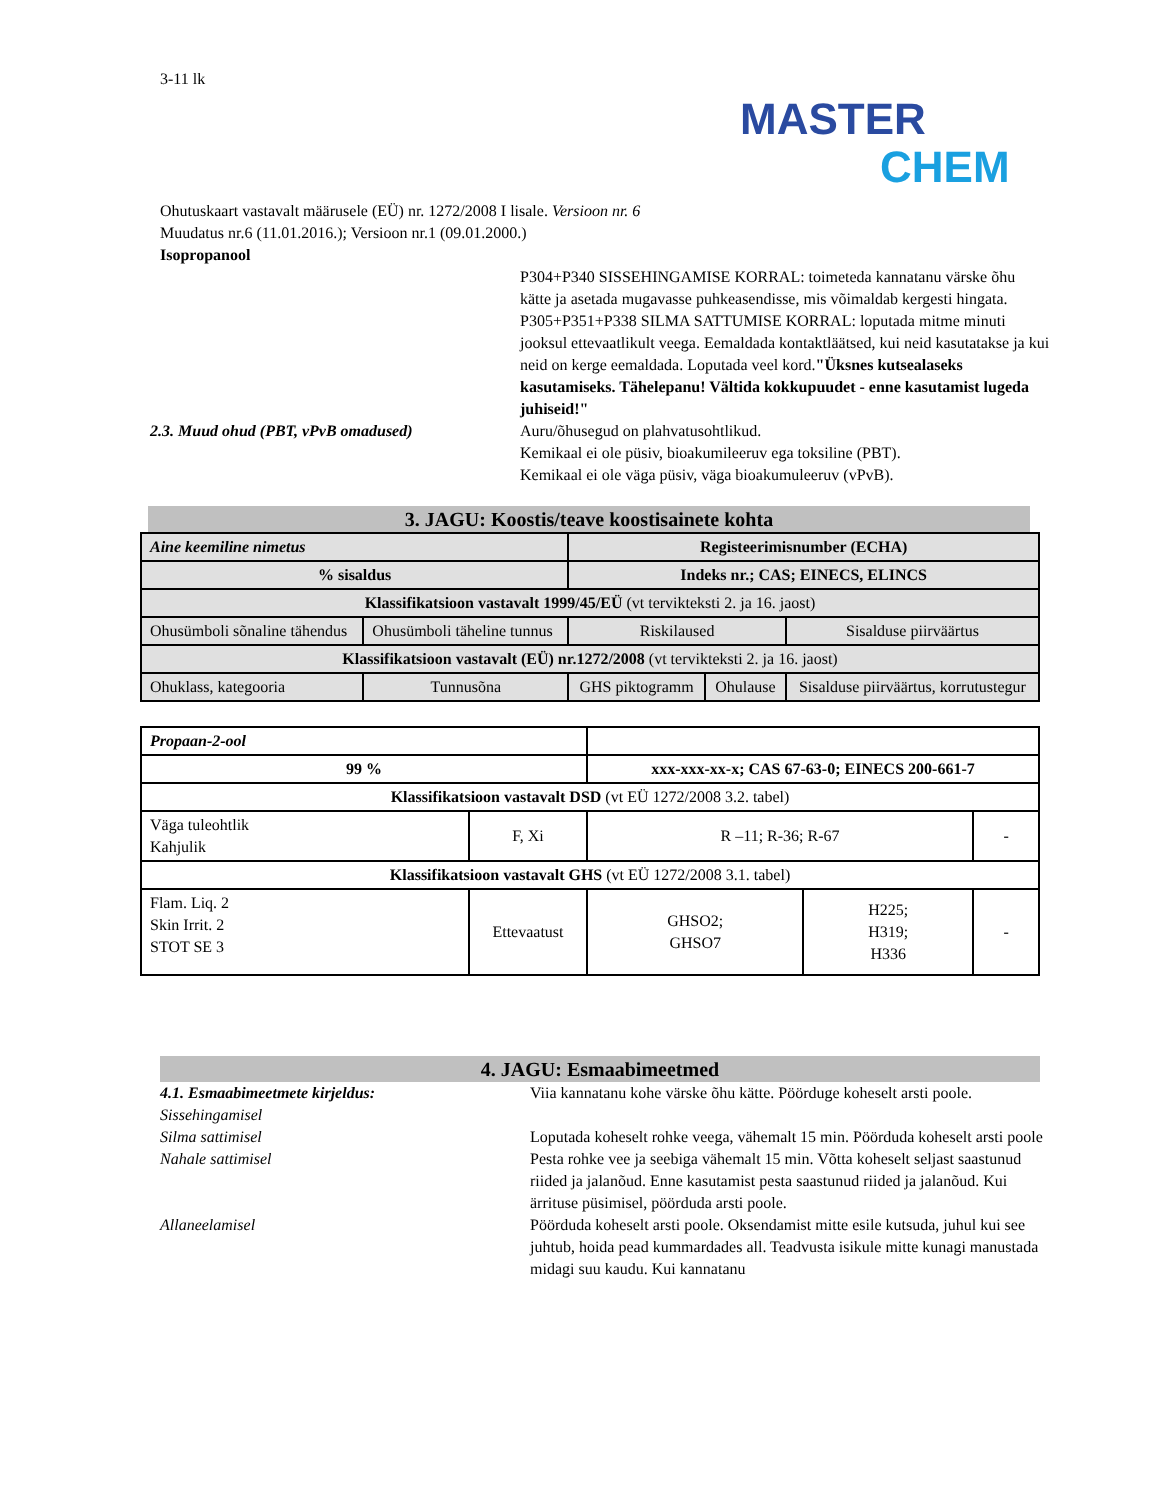3-11 lk
MASTER
CHEM
Ohutuskaart vastavalt määrusele (EÜ) nr. 1272/2008 I lisale. Versioon nr. 6
Muudatus nr.6 (11.01.2016.); Versioon nr.1 (09.01.2000.)
Isopropanool
P304+P340 SISSEHINGAMISE KORRAL: toimeteda kannatanu värske õhu kätte ja asetada mugavasse puhkeasendisse, mis võimaldab kergesti hingata.
P305+P351+P338 SILMA SATTUMISE KORRAL: loputada mitme minuti jooksul ettevaatlikult veega. Eemaldada kontaktläätsed, kui neid kasutatakse ja kui neid on kerge eemaldada. Loputada veel kord."Üksnes kutsealaseks kasutamiseks. Tähelepanu! Vältida kokkupuudet - enne kasutamist lugeda juhiseid!"
2.3. Muud ohud (PBT, vPvB omadused) Auru/õhusegud on plahvatusohtlikud.
Kemikaal ei ole püsiv, bioakumileeruv ega toksiline (PBT).
Kemikaal ei ole väga püsiv, väga bioakumuleeruv (vPvB).
3. JAGU: Koostis/teave koostisainete kohta
| Aine keemiline nimetus | | Registeerimisnumber (ECHA) | | |
| % sisaldus | | Indeks nr.; CAS; EINECS, ELINCS | | |
| Klassifikatsioon vastavalt 1999/45/EÜ (vt tervikteksti 2. ja 16. jaost) | | | | |
| Ohusümboli sõnaline tähendus | Ohusümboli täheline tunnus | Riskilaused | | Sisalduse piirväärtus |
| Klassifikatsioon vastavalt (EÜ) nr.1272/2008 (vt tervikteksti 2. ja 16. jaost) | | | | |
| Ohuklass, kategooria | Tunnusõna | GHS piktogramm | Ohulause | Sisalduse piirväärtus, korrutustegur |
| Propaan-2-ool | | | | |
| 99 % | | xxx-xxx-xx-x; CAS 67-63-0; EINECS 200-661-7 | | |
| Klassifikatsioon vastavalt DSD (vt EÜ 1272/2008 3.2. tabel) | | | | |
| Väga tuleohtlik Kahjulik | F, Xi | R –11; R-36; R-67 | | - |
| Klassifikatsioon vastavalt GHS (vt EÜ 1272/2008 3.1. tabel) | | | | |
| Flam. Liq. 2 Skin Irrit. 2 STOT SE 3 | Ettevaatust | GHSO2; GHSO7 | H225; H319; H336 | - |
4. JAGU: Esmaabimeetmed
4.1. Esmaabimeetmete kirjeldus:
Sissehingamisel
Viia kannatanu kohe värske õhu kätte. Pöörduge koheselt arsti poole.
Silma sattimisel Loputada koheselt rohke veega, vähemalt 15 min. Pöörduda koheselt arsti poole
Nahale sattimisel Pesta rohke vee ja seebiga vähemalt 15 min. Võtta koheselt seljast saastunud riided ja jalanõud. Enne kasutamist pesta saastunud riided ja jalanõud. Kui ärrituse püsimisel, pöörduda arsti poole.
Allaneelamisel Pöörduda koheselt arsti poole. Oksendamist mitte esile kutsuda, juhul kui see juhtub, hoida pead kummardades all. Teadvusta isikule mitte kunagi manustada midagi suu kaudu. Kui kannatanu